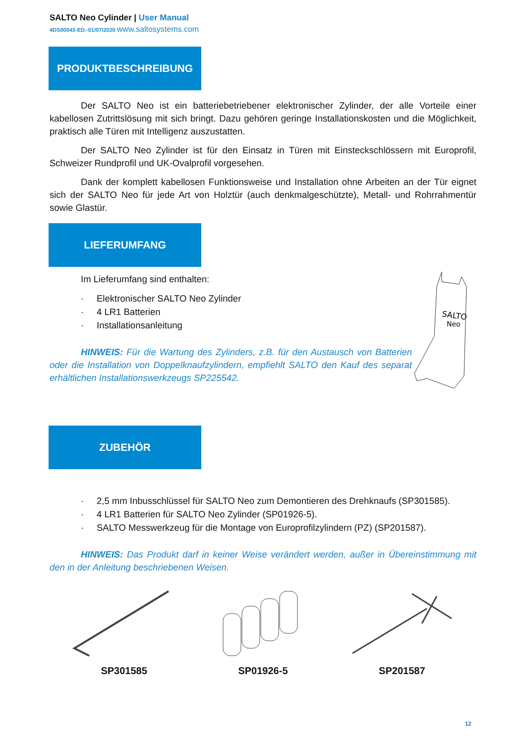SALTO Neo Cylinder | User Manual
4DS00043-ED.-01/07/2020 www.saltosystems.com
PRODUKTBESCHREIBUNG
Der SALTO Neo ist ein batteriebetriebener elektronischer Zylinder, der alle Vorteile einer kabellosen Zutrittslösung mit sich bringt. Dazu gehören geringe Installationskosten und die Möglichkeit, praktisch alle Türen mit Intelligenz auszustatten.
Der SALTO Neo Zylinder ist für den Einsatz in Türen mit Einsteckschlössern mit Europrofil, Schweizer Rundprofil und UK-Ovalprofil vorgesehen.
Dank der komplett kabellosen Funktionsweise und Installation ohne Arbeiten an der Tür eignet sich der SALTO Neo für jede Art von Holztür (auch denkmalgeschützte), Metall- und Rohrrahmentür sowie Glastür.
LIEFERUMFANG
Im Lieferumfang sind enthalten:
Elektronischer SALTO Neo Zylinder
4 LR1 Batterien
Installationsanleitung
HINWEIS: Für die Wartung des Zylinders, z.B. für den Austausch von Batterien oder die Installation von Doppelknaufzylindern, empfiehlt SALTO den Kauf des separat erhältlichen Installationswerkzeugs SP225542.
SALTO
Neo
ZUBEHÖR
2,5 mm Inbusschlüssel für SALTO Neo zum Demontieren des Drehknaufs (SP301585).
4 LR1 Batterien für SALTO Neo Zylinder (SP01926-5).
SALTO Messwerkzeug für die Montage von Europrofilzylindern (PZ) (SP201587).
HINWEIS: Das Produkt darf in keiner Weise verändert werden, außer in Übereinstimmung mit den in der Anleitung beschriebenen Weisen.
SP301585 SP01926-5 SP201587
12